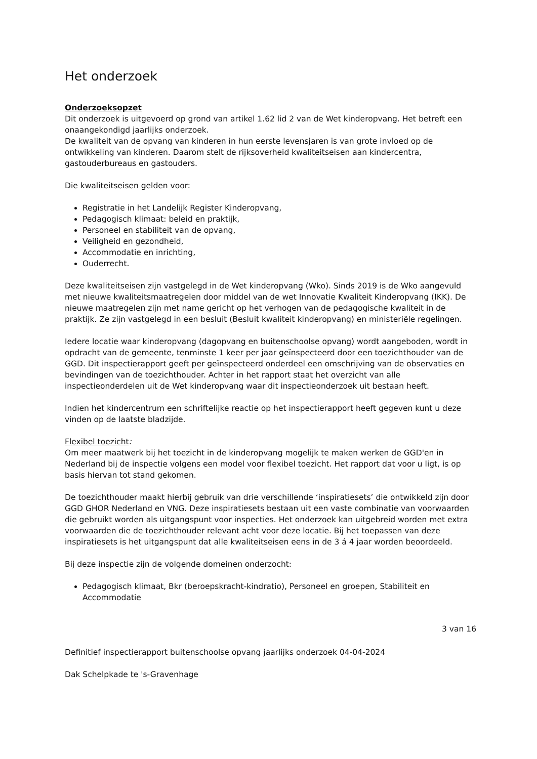Het onderzoek
Onderzoeksopzet
Dit onderzoek is uitgevoerd op grond van artikel 1.62 lid 2 van de Wet kinderopvang. Het betreft een onaangekondigd jaarlijks onderzoek.
De kwaliteit van de opvang van kinderen in hun eerste levensjaren is van grote invloed op de ontwikkeling van kinderen. Daarom stelt de rijksoverheid kwaliteitseisen aan kindercentra, gastouderbureaus en gastouders.
Die kwaliteitseisen gelden voor:
Registratie in het Landelijk Register Kinderopvang,
Pedagogisch klimaat: beleid en praktijk,
Personeel en stabiliteit van de opvang,
Veiligheid en gezondheid,
Accommodatie en inrichting,
Ouderrecht.
Deze kwaliteitseisen zijn vastgelegd in de Wet kinderopvang (Wko). Sinds 2019 is de Wko aangevuld met nieuwe kwaliteitsmaatregelen door middel van de wet Innovatie Kwaliteit Kinderopvang (IKK). De nieuwe maatregelen zijn met name gericht op het verhogen van de pedagogische kwaliteit in de praktijk. Ze zijn vastgelegd in een besluit (Besluit kwaliteit kinderopvang) en ministeriële regelingen.
Iedere locatie waar kinderopvang (dagopvang en buitenschoolse opvang) wordt aangeboden, wordt in opdracht van de gemeente, tenminste 1 keer per jaar geïnspecteerd door een toezichthouder van de GGD. Dit inspectierapport geeft per geïnspecteerd onderdeel een omschrijving van de observaties en bevindingen van de toezichthouder. Achter in het rapport staat het overzicht van alle inspectieonderdelen uit de Wet kinderopvang waar dit inspectieonderzoek uit bestaan heeft.
Indien het kindercentrum een schriftelijke reactie op het inspectierapport heeft gegeven kunt u deze vinden op de laatste bladzijde.
Flexibel toezicht:
Om meer maatwerk bij het toezicht in de kinderopvang mogelijk te maken werken de GGD'en in Nederland bij de inspectie volgens een model voor flexibel toezicht. Het rapport dat voor u ligt, is op basis hiervan tot stand gekomen.
De toezichthouder maakt hierbij gebruik van drie verschillende ‘inspiratiesets’ die ontwikkeld zijn door GGD GHOR Nederland en VNG. Deze inspiratiesets bestaan uit een vaste combinatie van voorwaarden die gebruikt worden als uitgangspunt voor inspecties. Het onderzoek kan uitgebreid worden met extra voorwaarden die de toezichthouder relevant acht voor deze locatie. Bij het toepassen van deze inspiratiesets is het uitgangspunt dat alle kwaliteitseisen eens in de 3 á 4 jaar worden beoordeeld.
Bij deze inspectie zijn de volgende domeinen onderzocht:
Pedagogisch klimaat, Bkr (beroepskracht-kindratio), Personeel en groepen, Stabiliteit en Accommodatie
3 van 16
Definitief inspectierapport buitenschoolse opvang jaarlijks onderzoek 04-04-2024
Dak Schelpkade te 's-Gravenhage